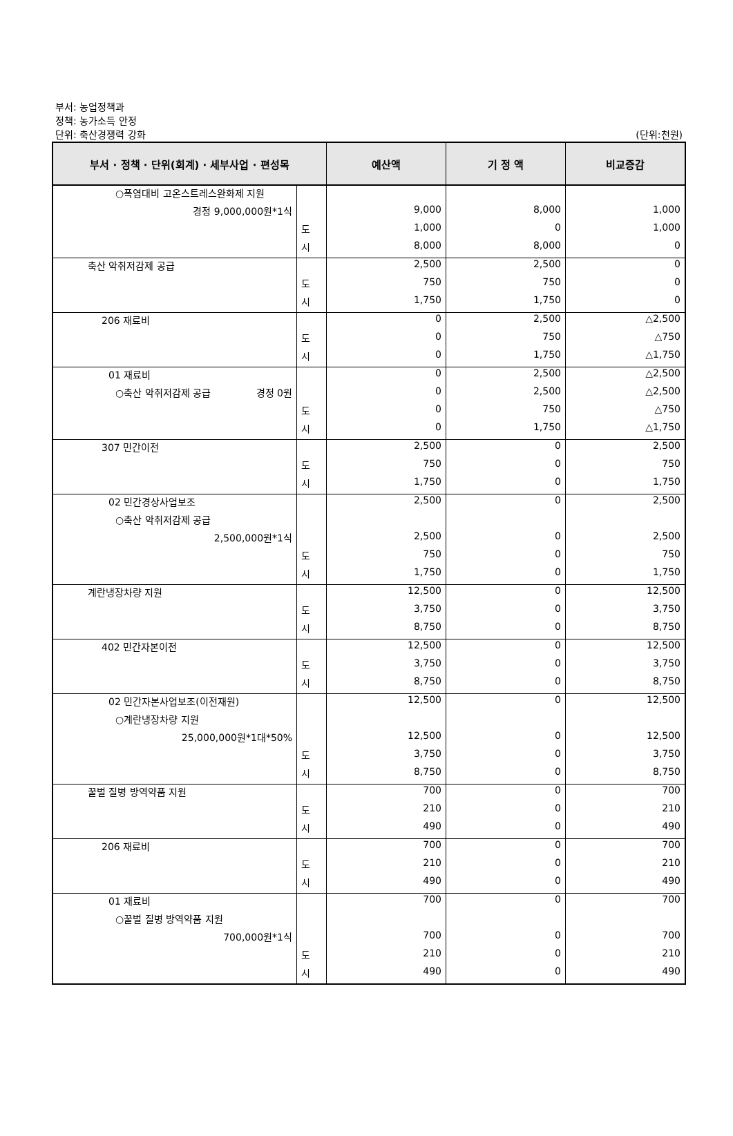부서: 농업정책과
정책: 농가소득 안정
단위: 축산경쟁력 강화
(단위:천원)
| 부서 · 정책 · 단위(회계) · 세부사업 · 편성목 | | 예산액 | 기 정 액 | 비교증감 |
| --- | --- | --- | --- | --- |
| ○폭염대비 고온스트레스완화제 지원 | | | | |
| 경정 9,000,000원*1식 | | 9,000 | 8,000 | 1,000 |
| | 도 | 1,000 | 0 | 1,000 |
| | 시 | 8,000 | 8,000 | 0 |
| 축산 악취저감제 공급 | | 2,500 | 2,500 | 0 |
| | 도 | 750 | 750 | 0 |
| | 시 | 1,750 | 1,750 | 0 |
| 206 재료비 | | 0 | 2,500 | △2,500 |
| | 도 | 0 | 750 | △750 |
| | 시 | 0 | 1,750 | △1,750 |
| 01 재료비 | | 0 | 2,500 | △2,500 |
| ○축산 악취저감제 공급 경정 0원 | | 0 | 2,500 | △2,500 |
| | 도 | 0 | 750 | △750 |
| | 시 | 0 | 1,750 | △1,750 |
| 307 민간이전 | | 2,500 | 0 | 2,500 |
| | 도 | 750 | 0 | 750 |
| | 시 | 1,750 | 0 | 1,750 |
| 02 민간경상사업보조 | | 2,500 | 0 | 2,500 |
| ○축산 악취저감제 공급 | | | | |
| 2,500,000원*1식 | | 2,500 | 0 | 2,500 |
| | 도 | 750 | 0 | 750 |
| | 시 | 1,750 | 0 | 1,750 |
| 계란냉장차량 지원 | | 12,500 | 0 | 12,500 |
| | 도 | 3,750 | 0 | 3,750 |
| | 시 | 8,750 | 0 | 8,750 |
| 402 민간자본이전 | | 12,500 | 0 | 12,500 |
| | 도 | 3,750 | 0 | 3,750 |
| | 시 | 8,750 | 0 | 8,750 |
| 02 민간자본사업보조(이전재원) | | 12,500 | 0 | 12,500 |
| ○계란냉장차량 지원 | | | | |
| 25,000,000원*1대*50% | | 12,500 | 0 | 12,500 |
| | 도 | 3,750 | 0 | 3,750 |
| | 시 | 8,750 | 0 | 8,750 |
| 꿀벌 질병 방역약품 지원 | | 700 | 0 | 700 |
| | 도 | 210 | 0 | 210 |
| | 시 | 490 | 0 | 490 |
| 206 재료비 | | 700 | 0 | 700 |
| | 도 | 210 | 0 | 210 |
| | 시 | 490 | 0 | 490 |
| 01 재료비 | | 700 | 0 | 700 |
| ○꿀벌 질병 방역약품 지원 | | | | |
| 700,000원*1식 | | 700 | 0 | 700 |
| | 도 | 210 | 0 | 210 |
| | 시 | 490 | 0 | 490 |